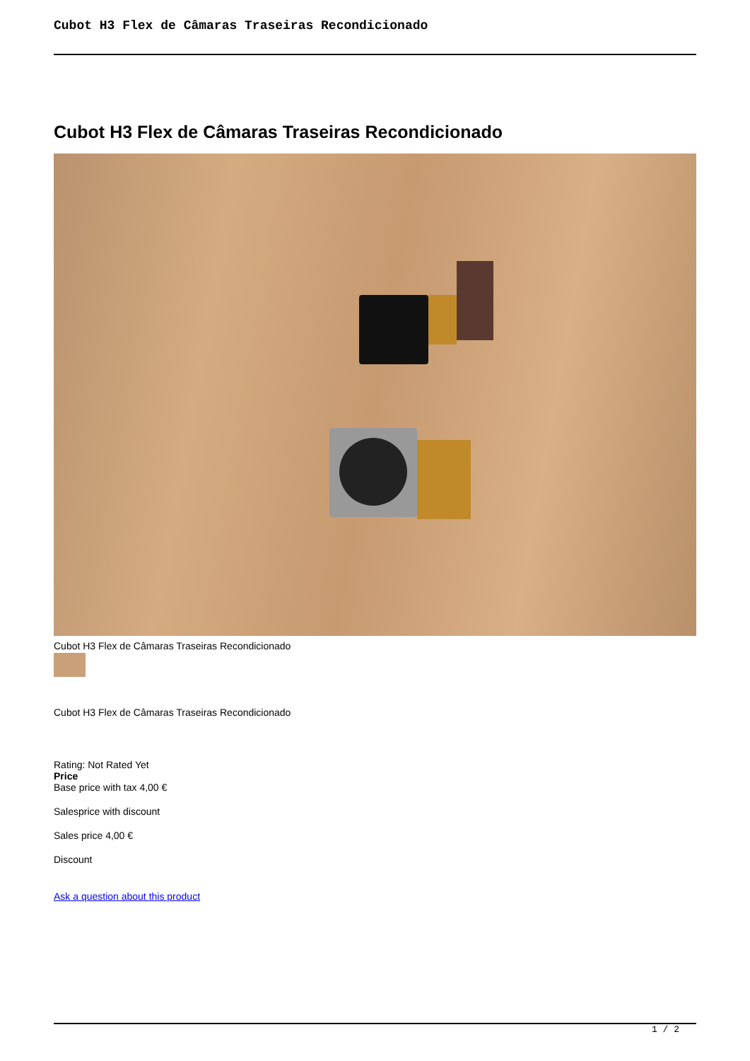Cubot H3 Flex de Câmaras Traseiras Recondicionado
Cubot H3 Flex de Câmaras Traseiras Recondicionado
Cubot H3 Flex de Câmaras Traseiras Recondicionado
Cubot H3 Flex de Câmaras Traseiras Recondicionado
Rating: Not Rated Yet
Price
Base price with tax 4,00 €
Salesprice with discount
Sales price 4,00 €
Discount
Ask a question about this product
1 / 2